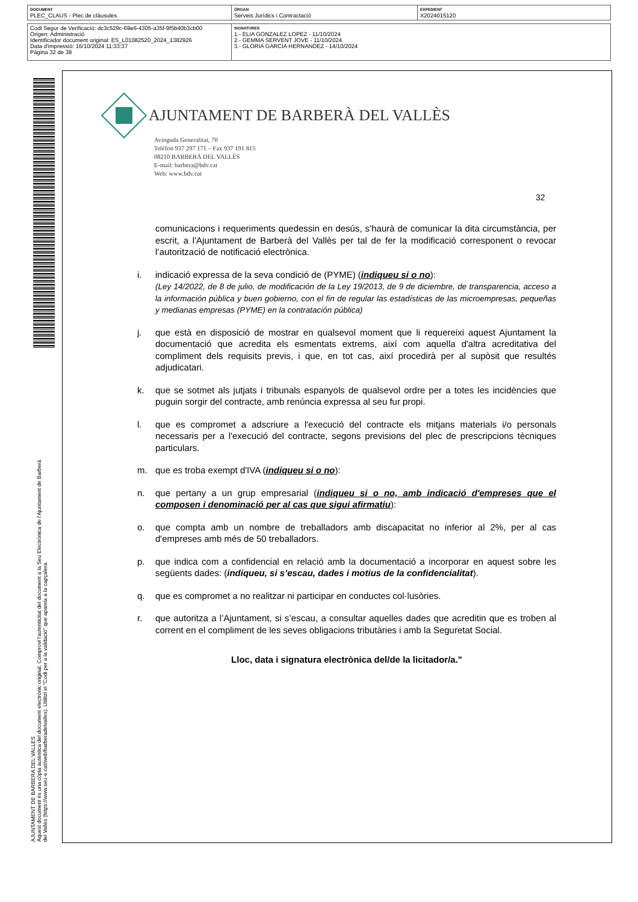| DOCUMENT PLEC_CLAUS - Plec de clàusules | ÒRGAN Serveis Jurídics i Contractació | EXPEDIENT X2024015120 |
| Codi Segur de Verificació: dc3c529c-69e6-4305-a35f-9f5b40b3cb00 Origen: Administració Identificador document original: ES_L01082520_2024_1382926 Data d'impressió: 16/10/2024 11:33:37 Pàgina 32 de 38 | SIGNATURES 1.- ELIA GONZALEZ LOPEZ - 11/10/2024 2.- GEMMA SERVENT JOVE - 11/10/2024 3.- GLORIA GARCIA HERNANDEZ - 14/10/2024 |
AJUNTAMENT DE BARBERA DEL VALLES
Aquest document és una còpia autèntica del document electrònic original. Comprovi l'autenticitat del document a la Seu Electrònica de l'Ajuntament de Barberà del Vallès (https://www.seu-e.cat/web/barberadelvalles). Utilitzi el "Codi per a la validació" que apareix a la capçalera.
AJUNTAMENT DE BARBERÀ DEL VALLÈS
Avinguda Generalitat, 70
Telèfon 937 297 171 – Fax 937 191 815
08210 BARBERÀ DEL VALLÈS
E-mail: barbera@bdv.cat
Web: www.bdv.cat
32
comunicacions i requeriments quedessin en desús, s’haurà de comunicar la dita circumstància, per escrit, a l'Ajuntament de Barberà del Vallès per tal de fer la modificació corresponent o revocar l’autorització de notificació electrònica.
i. indicació expressa de la seva condició de (PYME) (indiqueu si o no):
(Ley 14/2022, de 8 de julio, de modificación de la Ley 19/2013, de 9 de diciembre, de transparencia, acceso a la información pública y buen gobierno, con el fin de regular las estadísticas de las microempresas, pequeñas y medianas empresas (PYME) en la contratación pública)
j. que està en disposició de mostrar en qualsevol moment que li requereixi aquest Ajuntament la documentació que acredita els esmentats extrems, així com aquella d'altra acreditativa del compliment dels requisits previs, i que, en tot cas, així procedirà per al supòsit que resultés adjudicatari.
k. que se sotmet als jutjats i tribunals espanyols de qualsevol ordre per a totes les incidències que puguin sorgir del contracte, amb renúncia expressa al seu fur propi.
l. que es compromet a adscriure a l'execució del contracte els mitjans materials i/o personals necessaris per a l'execució del contracte, segons previsions del plec de prescripcions tècniques particulars.
m. que es troba exempt d'IVA (indiqueu si o no):
n. que pertany a un grup empresarial (indiqueu si o no, amb indicació d'empreses que el composen i denominació per al cas que sigui afirmatiu):
o. que compta amb un nombre de treballadors amb discapacitat no inferior al 2%, per al cas d'empreses amb més de 50 treballadors.
p. que indica com a confidencial en relació amb la documentació a incorporar en aquest sobre les següents dades: (indiqueu, si s’escau, dades i motius de la confidencialitat).
q. que es compromet a no realitzar ni participar en conductes col·lusòries.
r. que autoritza a l’Ajuntament, si s’escau, a consultar aquelles dades que acreditin que es troben al corrent en el compliment de les seves obligacions tributàries i amb la Seguretat Social.
Lloc, data i signatura electrònica del/de la licitador/a."